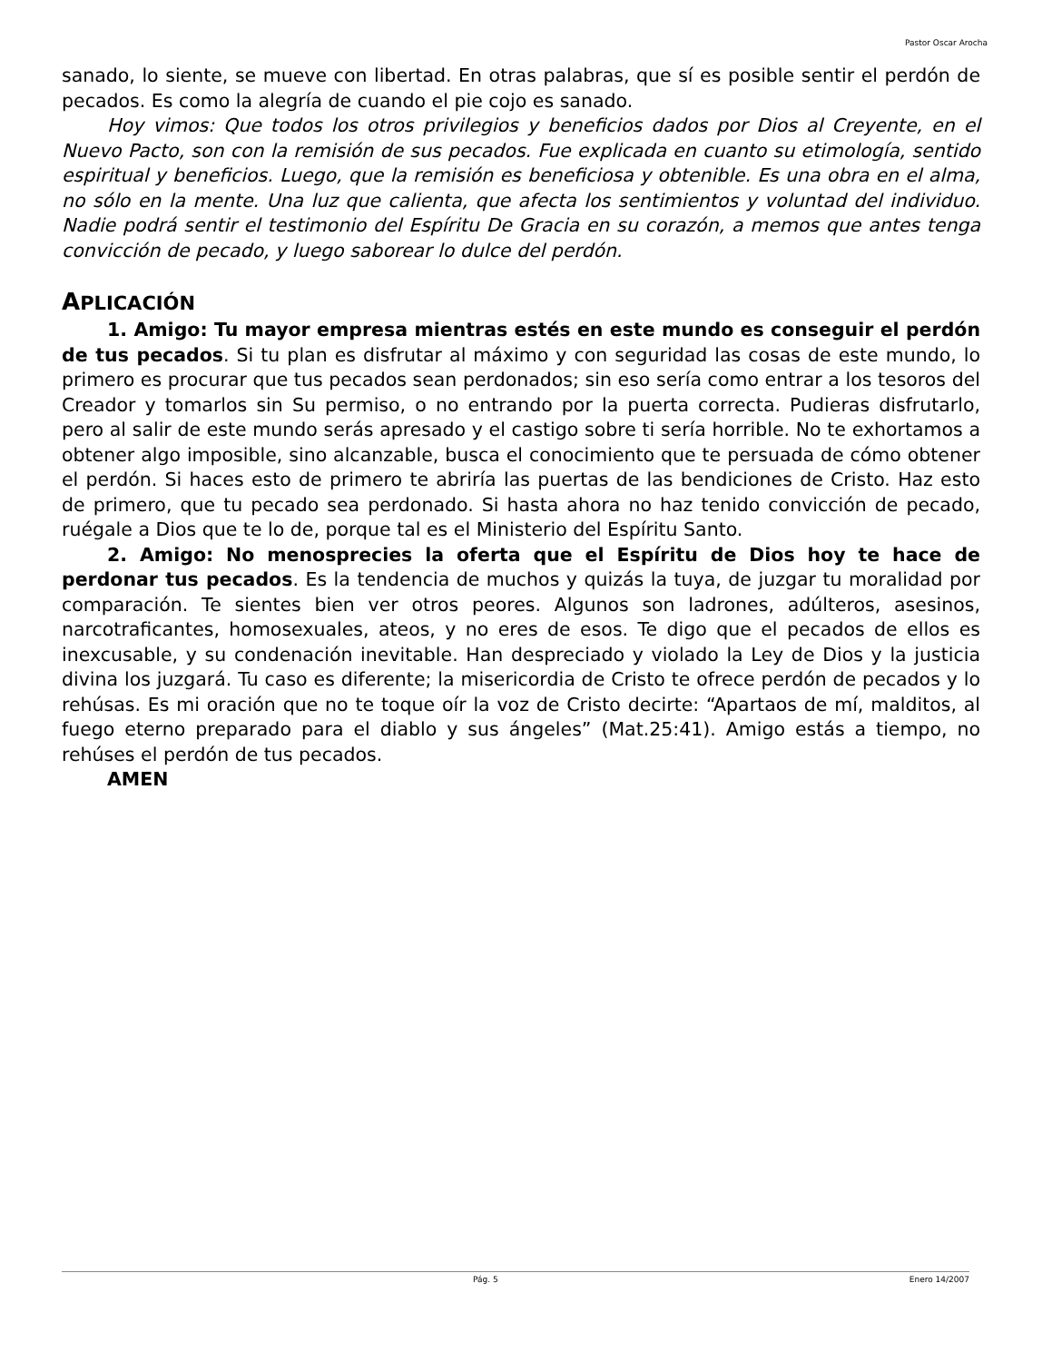Pastor Oscar Arocha
sanado, lo siente, se mueve con libertad. En otras palabras, que sí es posible sentir el perdón de pecados. Es como la alegría de cuando el pie cojo es sanado.
Hoy vimos: Que todos los otros privilegios y beneficios dados por Dios al Creyente, en el Nuevo Pacto, son con la remisión de sus pecados. Fue explicada en cuanto su etimología, sentido espiritual y beneficios. Luego, que la remisión es beneficiosa y obtenible. Es una obra en el alma, no sólo en la mente. Una luz que calienta, que afecta los sentimientos y voluntad del individuo. Nadie podrá sentir el testimonio del Espíritu De Gracia en su corazón, a memos que antes tenga convicción de pecado, y luego saborear lo dulce del perdón.
APLICACIÓN
1. Amigo: Tu mayor empresa mientras estés en este mundo es conseguir el perdón de tus pecados. Si tu plan es disfrutar al máximo y con seguridad las cosas de este mundo, lo primero es procurar que tus pecados sean perdonados; sin eso sería como entrar a los tesoros del Creador y tomarlos sin Su permiso, o no entrando por la puerta correcta. Pudieras disfrutarlo, pero al salir de este mundo serás apresado y el castigo sobre ti sería horrible. No te exhortamos a obtener algo imposible, sino alcanzable, busca el conocimiento que te persuada de cómo obtener el perdón. Si haces esto de primero te abriría las puertas de las bendiciones de Cristo. Haz esto de primero, que tu pecado sea perdonado. Si hasta ahora no haz tenido convicción de pecado, ruégale a Dios que te lo de, porque tal es el Ministerio del Espíritu Santo.
2. Amigo: No menosprecies la oferta que el Espíritu de Dios hoy te hace de perdonar tus pecados. Es la tendencia de muchos y quizás la tuya, de juzgar tu moralidad por comparación. Te sientes bien ver otros peores. Algunos son ladrones, adúlteros, asesinos, narcotraficantes, homosexuales, ateos, y no eres de esos. Te digo que el pecados de ellos es inexcusable, y su condenación inevitable. Han despreciado y violado la Ley de Dios y la justicia divina los juzgará. Tu caso es diferente; la misericordia de Cristo te ofrece perdón de pecados y lo rehúsas. Es mi oración que no te toque oír la voz de Cristo decirte: “Apartaos de mí, malditos, al fuego eterno preparado para el diablo y sus ángeles” (Mat.25:41). Amigo estás a tiempo, no rehúses el perdón de tus pecados.
AMEN
Pág. 5 Enero 14/2007